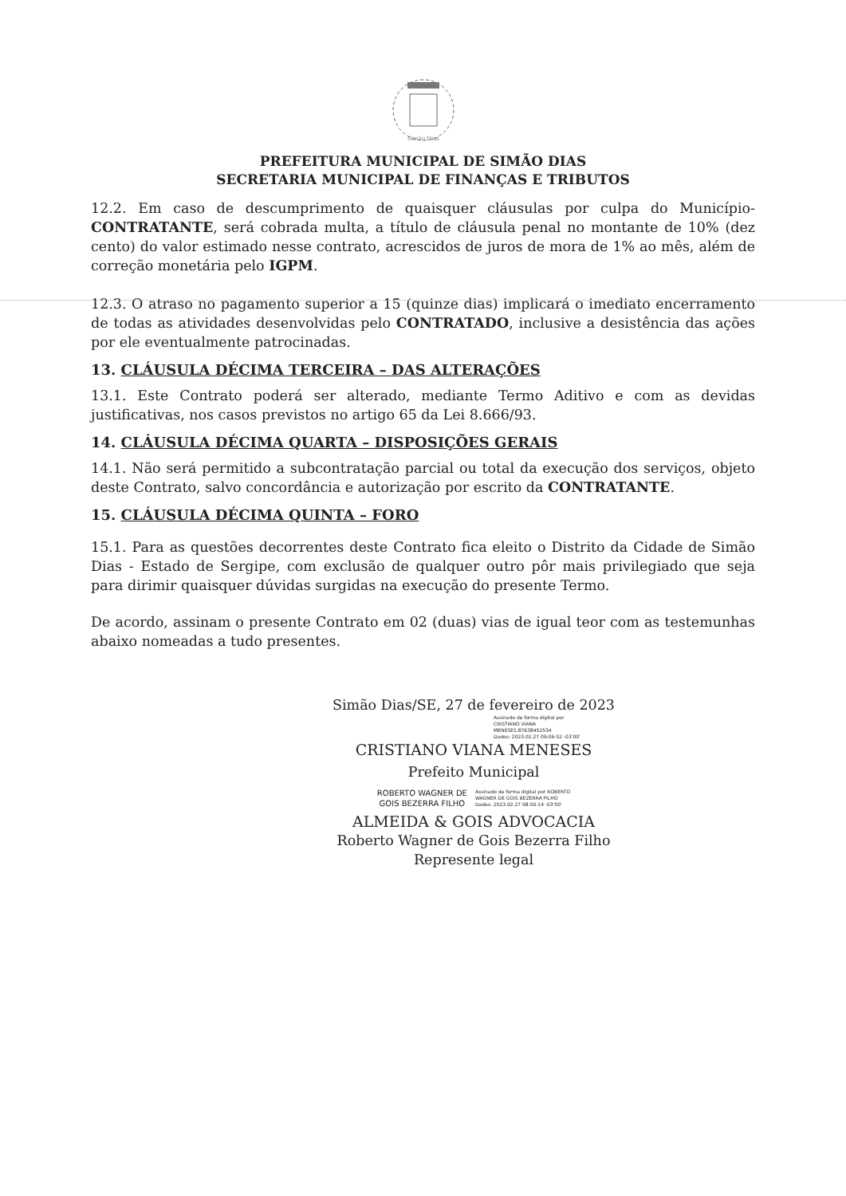Simão Dias
PREFEITURA MUNICIPAL DE SIMÃO DIAS
SECRETARIA MUNICIPAL DE FINANÇAS E TRIBUTOS
12.2. Em caso de descumprimento de quaisquer cláusulas por culpa do Município-CONTRATANTE, será cobrada multa, a título de cláusula penal no montante de 10% (dez cento) do valor estimado nesse contrato, acrescidos de juros de mora de 1% ao mês, além de correção monetária pelo IGPM.
12.3. O atraso no pagamento superior a 15 (quinze dias) implicará o imediato encerramento de todas as atividades desenvolvidas pelo CONTRATADO, inclusive a desistência das ações por ele eventualmente patrocinadas.
13. CLÁUSULA DÉCIMA TERCEIRA – DAS ALTERAÇÕES
13.1. Este Contrato poderá ser alterado, mediante Termo Aditivo e com as devidas justificativas, nos casos previstos no artigo 65 da Lei 8.666/93.
14. CLÁUSULA DÉCIMA QUARTA – DISPOSIÇÕES GERAIS
14.1. Não será permitido a subcontratação parcial ou total da execução dos serviços, objeto deste Contrato, salvo concordância e autorização por escrito da CONTRATANTE.
15. CLÁUSULA DÉCIMA QUINTA – FORO
15.1. Para as questões decorrentes deste Contrato fica eleito o Distrito da Cidade de Simão Dias - Estado de Sergipe, com exclusão de qualquer outro pôr mais privilegiado que seja para dirimir quaisquer dúvidas surgidas na execução do presente Termo.
De acordo, assinam o presente Contrato em 02 (duas) vias de igual teor com as testemunhas abaixo nomeadas a tudo presentes.
Simão Dias/SE, 27 de fevereiro de 2023
Assinado de forma digital por
CRISTIANO VIANA
MENESES:87638452534
Dados: 2023.02.27 09:06:52 -03'00'
CRISTIANO VIANA MENESES
Prefeito Municipal
ROBERTO WAGNER DE
GOIS BEZERRA FILHO
Assinado de forma digital por ROBERTO
WAGNER DE GOIS BEZERRA FILHO
Dados: 2023.02.27 08:50:14 -03'00'
ALMEIDA & GOIS ADVOCACIA
Roberto Wagner de Gois Bezerra Filho
Represente legal